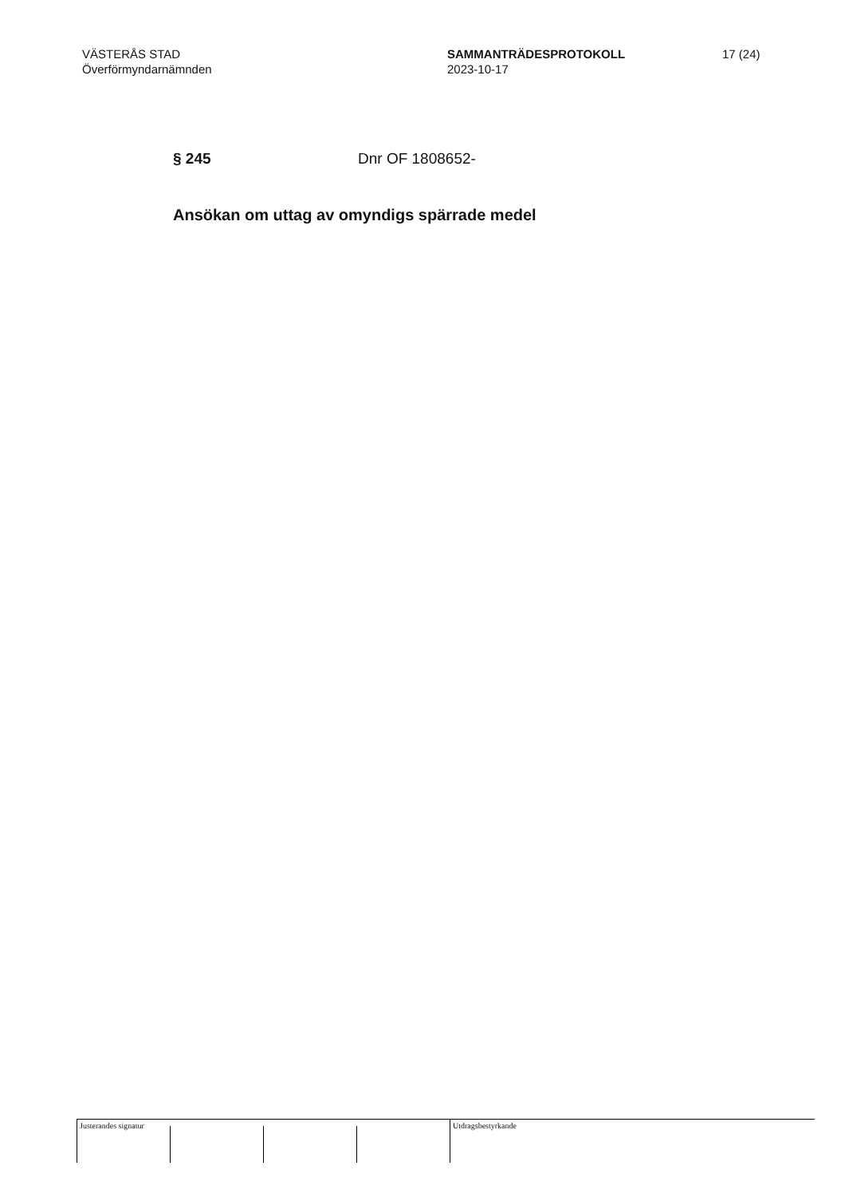VÄSTERÅS STAD
Överförmyndarnämnden
SAMMANTRÄDESPROTOKOLL
2023-10-17
17 (24)
§ 245 Dnr OF 1808652-
Ansökan om uttag av omyndigs spärrade medel
Justerandes signatur
Utdragsbestyrkande